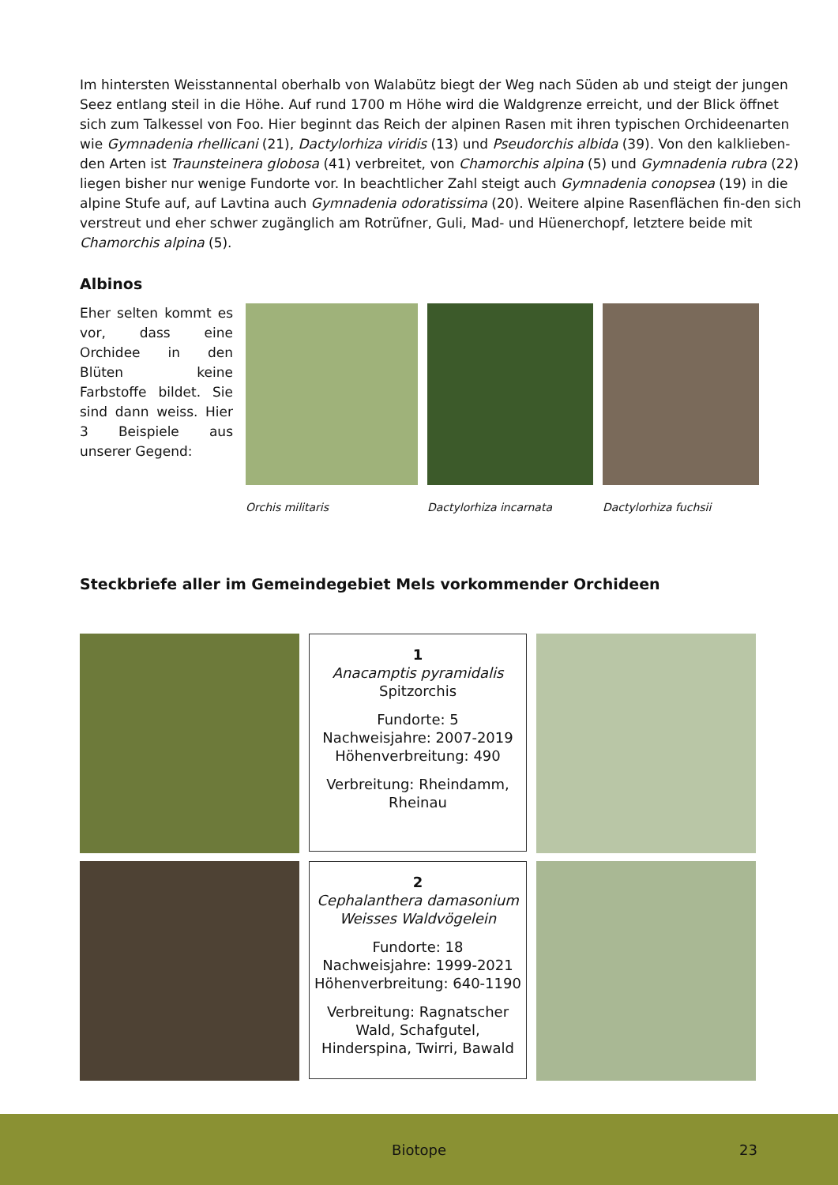Im hintersten Weisstannental oberhalb von Walabütz biegt der Weg nach Süden ab und steigt der jungen Seez entlang steil in die Höhe. Auf rund 1700 m Höhe wird die Waldgrenze erreicht, und der Blick öffnet sich zum Talkessel von Foo. Hier beginnt das Reich der alpinen Rasen mit ihren typischen Orchideenarten wie Gymnadenia rhellicani (21), Dactylorhiza viridis (13) und Pseudorchis albida (39). Von den kalklieben-den Arten ist Traunsteinera globosa (41) verbreitet, von Chamorchis alpina (5) und Gymnadenia rubra (22) liegen bisher nur wenige Fundorte vor. In beachtlicher Zahl steigt auch Gymnadenia conopsea (19) in die alpine Stufe auf, auf Lavtina auch Gymnadenia odoratissima (20). Weitere alpine Rasenflächen fin-den sich verstreut und eher schwer zugänglich am Rotrüfner, Guli, Mad- und Hüenerchopf, letztere beide mit Chamorchis alpina (5).
Albinos
Eher selten kommt es vor, dass eine Orchidee in den Blüten keine Farbstoffe bildet. Sie sind dann weiss. Hier 3 Beispiele aus unserer Gegend:
Orchis militaris Dactylorhiza incarnata Dactylorhiza fuchsii
Steckbriefe aller im Gemeindegebiet Mels vorkommender Orchideen
1
Anacamptis pyramidalis
Spitzorchis
Fundorte: 5
Nachweisjahre: 2007-2019
Höhenverbreitung: 490
Verbreitung: Rheindamm, Rheinau
2
Cephalanthera damasonium
Weisses Waldvögelein
Fundorte: 18
Nachweisjahre: 1999-2021
Höhenverbreitung: 640-1190
Verbreitung: Ragnatscher Wald, Schafgutel, Hinderspina, Twirri, Bawald
Biotope 23